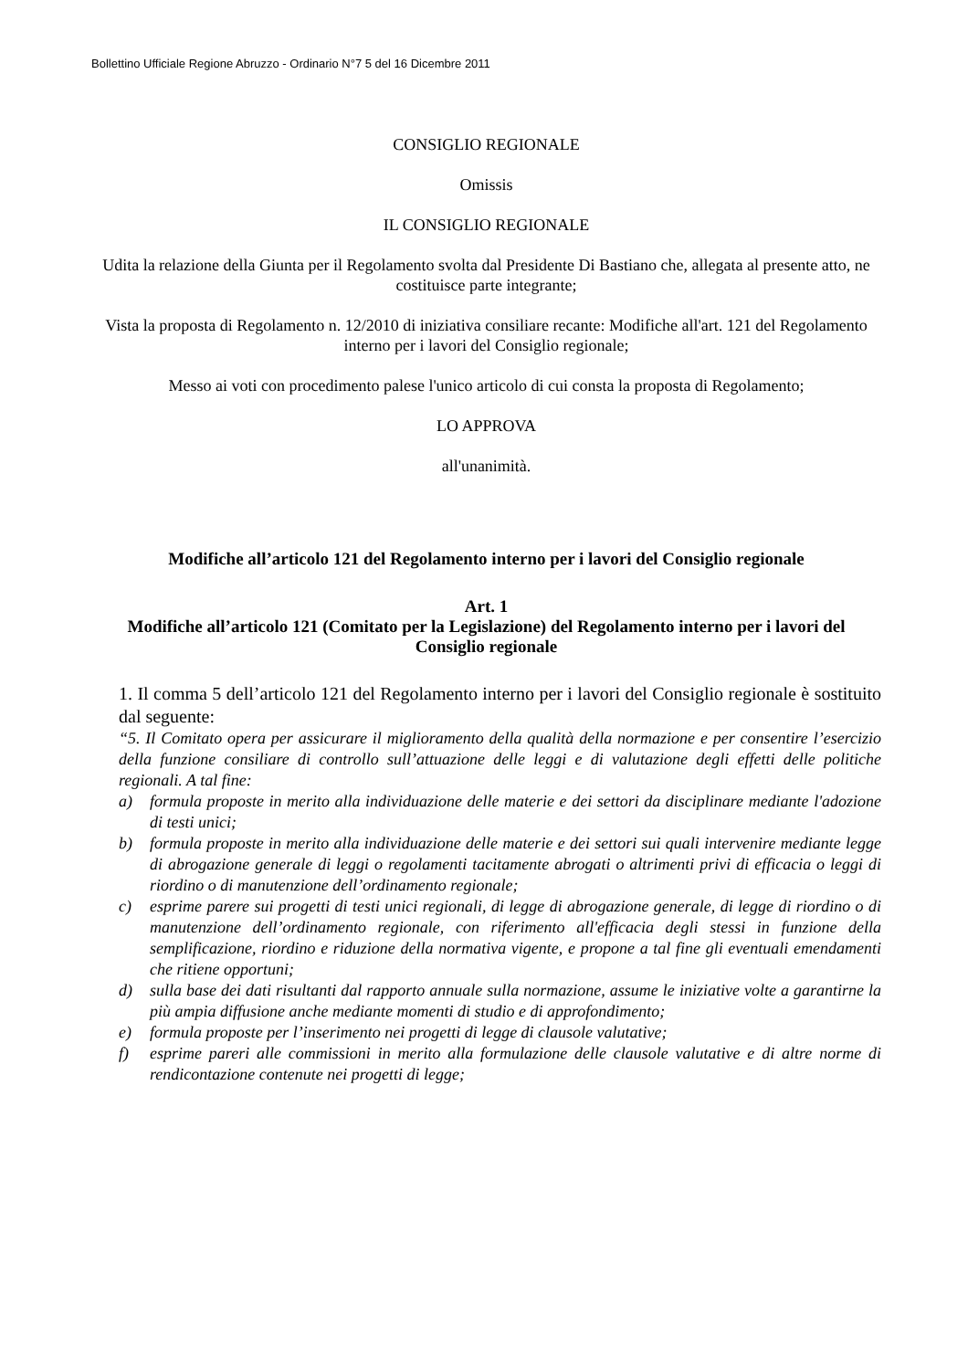Bollettino Ufficiale Regione Abruzzo - Ordinario N°7 5 del 16 Dicembre 2011
CONSIGLIO REGIONALE
Omissis
IL CONSIGLIO REGIONALE
Udita la relazione della Giunta per il Regolamento svolta dal Presidente Di Bastiano che, allegata al presente atto, ne costituisce parte integrante;
Vista la proposta di Regolamento n. 12/2010 di iniziativa consiliare recante: Modifiche all'art. 121 del Regolamento interno per i lavori del Consiglio regionale;
Messo ai voti con procedimento palese l'unico articolo di cui consta la proposta di Regolamento;
LO APPROVA
all'unanimità.
Modifiche all’articolo 121 del Regolamento interno per i lavori del Consiglio regionale
Art. 1
Modifiche all’articolo 121 (Comitato per la Legislazione) del Regolamento interno per i lavori del Consiglio regionale
1. Il comma 5 dell’articolo 121 del Regolamento interno per i lavori del Consiglio regionale è sostituito dal seguente:
“5. Il Comitato opera per assicurare il miglioramento della qualità della normazione e per consentire l’esercizio della funzione consiliare di controllo sull’attuazione delle leggi e di valutazione degli effetti delle politiche regionali. A tal fine:
a) formula proposte in merito alla individuazione delle materie e dei settori da disciplinare mediante l'adozione di testi unici;
b) formula proposte in merito alla individuazione delle materie e dei settori sui quali intervenire mediante legge di abrogazione generale di leggi o regolamenti tacitamente abrogati o altrimenti privi di efficacia o leggi di riordino o di manutenzione dell’ordinamento regionale;
c) esprime parere sui progetti di testi unici regionali, di legge di abrogazione generale, di legge di riordino o di manutenzione dell’ordinamento regionale, con riferimento all'efficacia degli stessi in funzione della semplificazione, riordino e riduzione della normativa vigente, e propone a tal fine gli eventuali emendamenti che ritiene opportuni;
d) sulla base dei dati risultanti dal rapporto annuale sulla normazione, assume le iniziative volte a garantirne la più ampia diffusione anche mediante momenti di studio e di approfondimento;
e) formula proposte per l’inserimento nei progetti di legge di clausole valutative;
f) esprime pareri alle commissioni in merito alla formulazione delle clausole valutative e di altre norme di rendicontazione contenute nei progetti di legge;